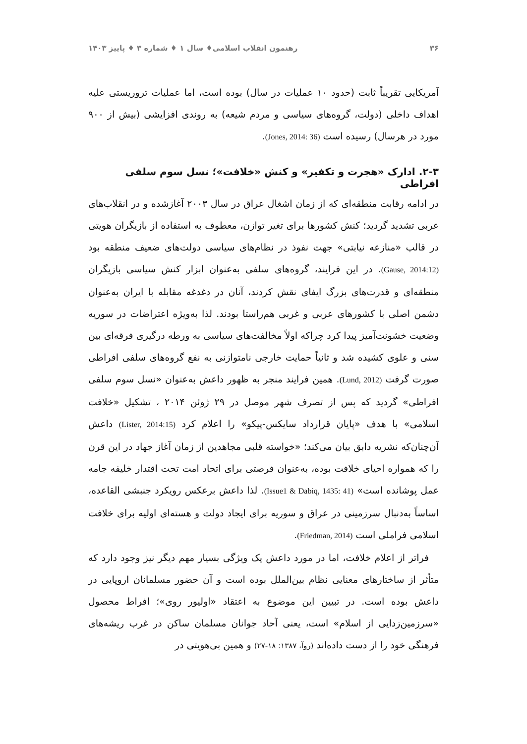۳۶ رهنمون انقلاب اسلامی♦ سال ۱ ♦ شماره ۳ ♦ پاییز ۱۴۰۳
آمریکایی تقریباً ثابت (حدود ۱۰ عملیات در سال) بوده است، اما عملیات تروریستی علیه اهداف داخلی (دولت، گروه‌های سیاسی و مردم شیعه) به روندی افزایشی (بیش از ۹۰۰ مورد در هرسال) رسیده است (Jones, 2014: 36).
۲-۳. ادارک «هجرت و تکفیر» و کنش «خلافت»؛ نسل سوم سلفی افراطی
در ادامه رقابت منطقه‌ای که از زمان اشغال عراق در سال ۲۰۰۳ آغازشده و در انقلاب‌های عربی تشدید گردید؛ کنش کشورها برای تغیر توازن، معطوف به استفاده از بازیگران هویتی در قالب «منازعه نیابتی» جهت نفوذ در نظام‌های سیاسی دولت‌های ضعیف منطقه بود (Gause, 2014:12). در این فرایند، گروه‌های سلفی به‌عنوان ابزار کنش سیاسی بازیگران منطقه‌ای و قدرت‌های بزرگ ایفای نقش کردند، آنان در دغدغه مقابله با ایران به‌عنوان دشمن اصلی با کشورهای عربی و غربی هم‌راستا بودند. لذا به‌ویژه اعتراضات در سوریه وضعیت خشونت‌آمیز پیدا کرد چراکه اولاً مخالفت‌های سیاسی به ورطه درگیری فرقه‌ای بین سنی و علوی کشیده شد و ثانیاً حمایت خارجی نامتوازنی به نفع گروه‌های سلفی افراطی صورت گرفت (Lund, 2012). همین فرایند منجر به ظهور داعش به‌عنوان «نسل سوم سلفی افراطی» گردید که پس از تصرف شهر موصل در ۲۹ ژوئن ۲۰۱۴ ، تشکیل «خلافت اسلامی» با هدف «پایان قرارداد سایکس-پیکو» را اعلام کرد (Lister, 2014:15) داعش آن‌چنان‌که نشریه دابق بیان می‌کند؛ «خواسته قلبی مجاهدین از زمان آغاز جهاد در این قرن را که همواره احیای خلافت بوده، به‌عنوان فرصتی برای اتحاد امت تحت اقتدار خلیفه جامه عمل پوشانده است» (Issue1 & Dabiq, 1435: 41). لذا داعش برعکس رویکرد جنبشی القاعده، اساساً به‌دنبال سرزمینی در عراق و سوریه برای ایجاد دولت و هسته‌ای اولیه برای خلافت اسلامی فراملی است (Friedman, 2014).
فراتر از اعلام خلافت، اما در مورد داعش یک ویژگی بسیار مهم دیگر نیز وجود دارد که متأثر از ساختارهای معنایی نظام بین‌الملل بوده است و آن حضور مسلمانان اروپایی در داعش بوده است. در تبیین این موضوع به اعتقاد «اولیور روی»؛ افراط محصول «سرزمین‌زدایی از اسلام» است، یعنی آحاد جوانان مسلمان ساکن در غرب ریشه‌های فرهنگی خود را از دست داده‌اند (روآ، ۱۳۸۷: ۱۸-۲۷) و همین بی‌هویتی در